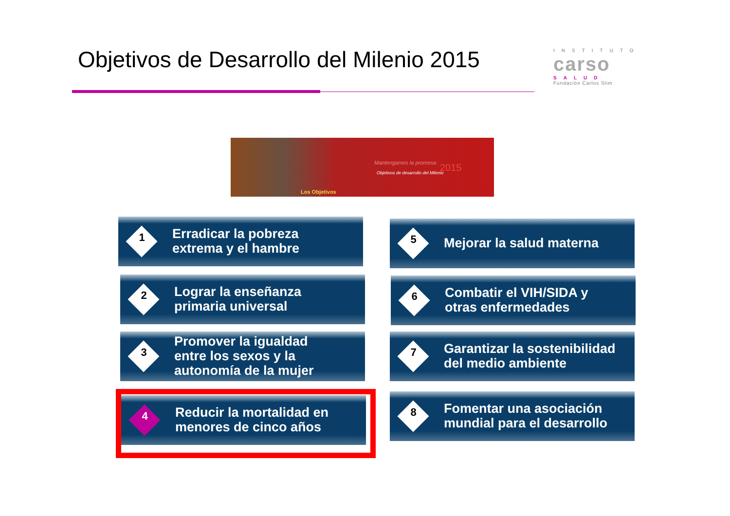Objetivos de Desarrollo del Milenio 2015
INSTITUTO
carso
SALUD
Fundación Carlos Slim
Mantengamos la promesa
Objetivos de desarrollo del Milenio 2015
Los Objetivos
1
Erradicar la pobreza
extrema y el hambre
2
Lograr la enseñanza
primaria universal
3
Promover la igualdad
entre los sexos y la
autonomía de la mujer
4
Reducir la mortalidad en
menores de cinco años
5
Mejorar la salud materna
6
Combatir el VIH/SIDA y
otras enfermedades
7
Garantizar la sostenibilidad
del medio ambiente
8
Fomentar una asociación
mundial para el desarrollo